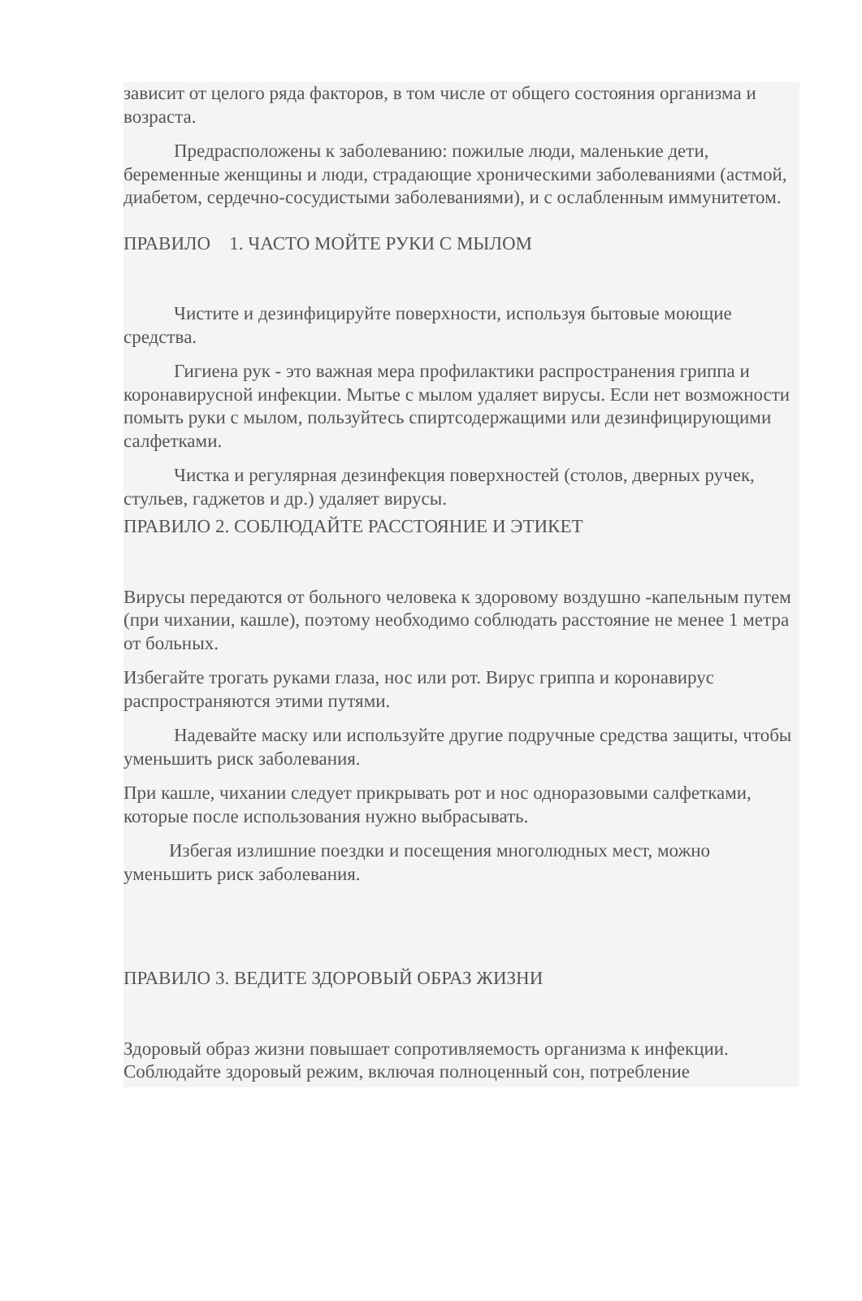зависит от целого ряда факторов, в том числе от общего состояния организма и возраста.
Предрасположены к заболеванию: пожилые люди, маленькие дети, беременные женщины и люди, страдающие хроническими заболеваниями (астмой, диабетом, сердечно-сосудистыми заболеваниями), и с ослабленным иммунитетом.
ПРАВИЛО 1. ЧАСТО МОЙТЕ РУКИ С МЫЛОМ
Чистите и дезинфицируйте поверхности, используя бытовые моющие средства.
Гигиена рук - это важная мера профилактики распространения гриппа и коронавирусной инфекции. Мытье с мылом удаляет вирусы. Если нет возможности помыть руки с мылом, пользуйтесь спиртсодержащими или дезинфицирующими салфетками.
Чистка и регулярная дезинфекция поверхностей (столов, дверных ручек, стульев, гаджетов и др.) удаляет вирусы.
ПРАВИЛО 2. СОБЛЮДАЙТЕ РАССТОЯНИЕ И ЭТИКЕТ
Вирусы передаются от больного человека к здоровому воздушно -капельным путем (при чихании, кашле), поэтому необходимо соблюдать расстояние не менее 1 метра от больных.
Избегайте трогать руками глаза, нос или рот. Вирус гриппа и коронавирус распространяются этими путями.
Надевайте маску или используйте другие подручные средства защиты, чтобы уменьшить риск заболевания.
При кашле, чихании следует прикрывать рот и нос одноразовыми салфетками, которые после использования нужно выбрасывать.
Избегая излишние поездки и посещения многолюдных мест, можно уменьшить риск заболевания.
ПРАВИЛО 3. ВЕДИТЕ ЗДОРОВЫЙ ОБРАЗ ЖИЗНИ
Здоровый образ жизни повышает сопротивляемость организма к инфекции. Соблюдайте здоровый режим, включая полноценный сон, потребление